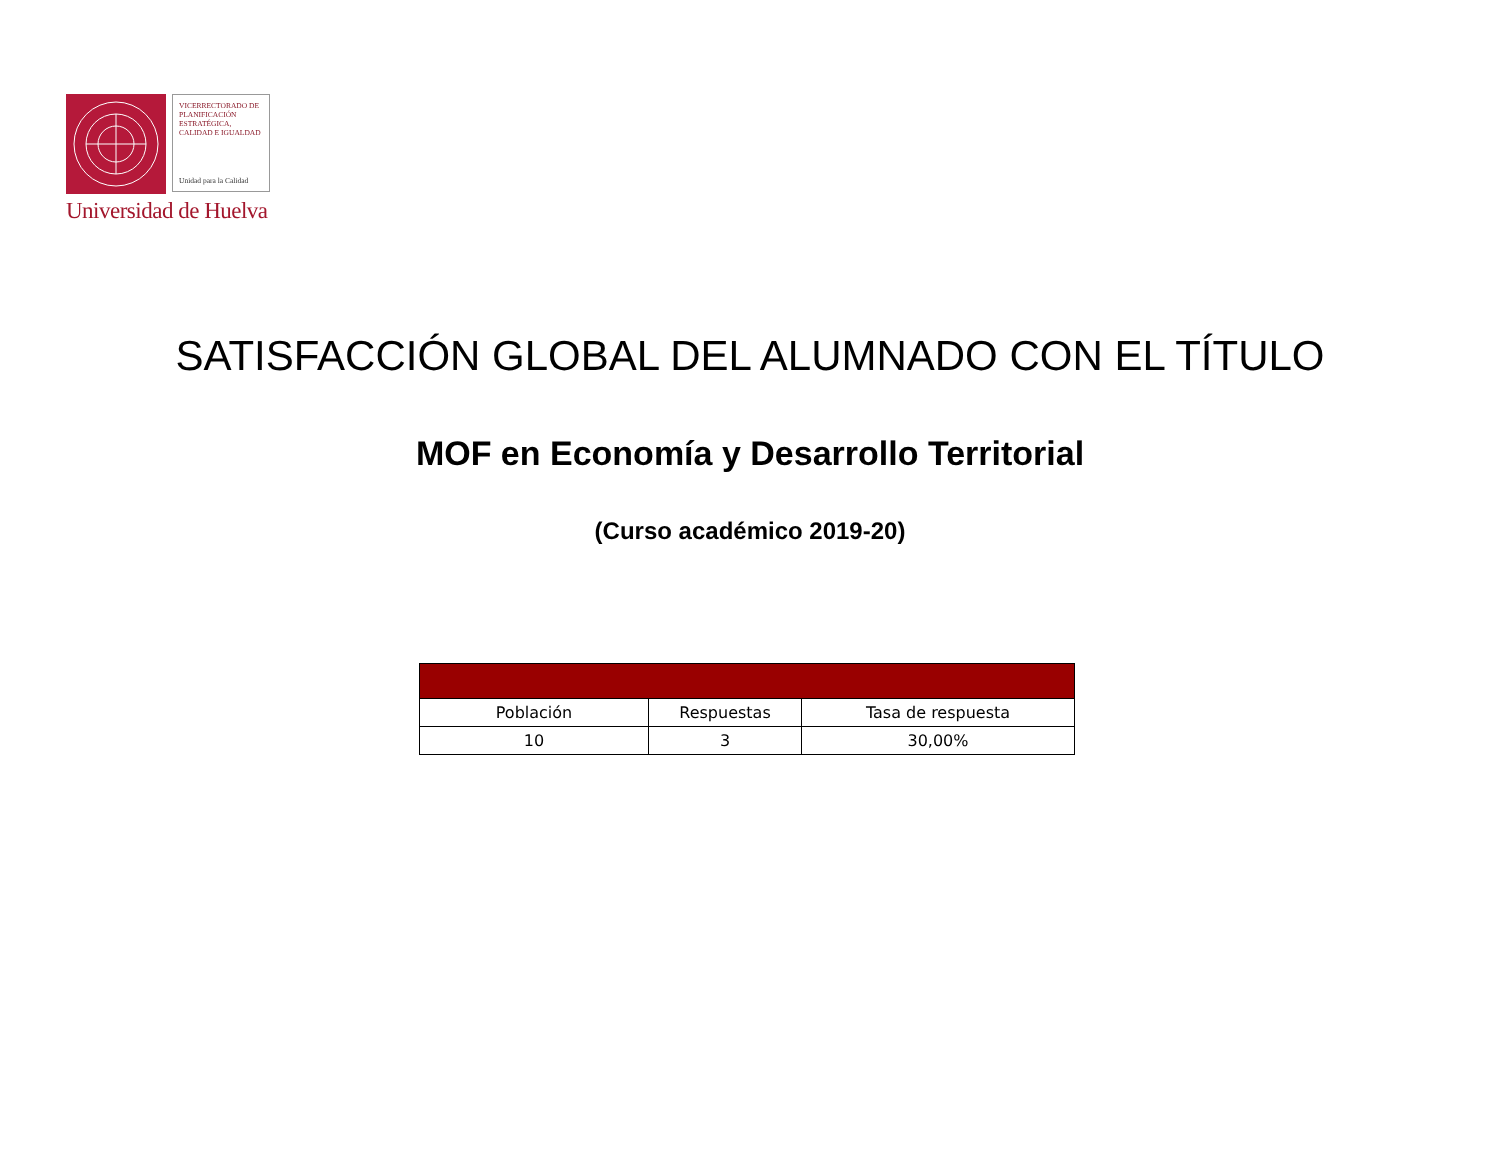VICERRECTORADO DE PLANIFICACIÓN ESTRATÉGICA, CALIDAD E IGUALDAD
Unidad para la Calidad
Universidad de Huelva
SATISFACCIÓN GLOBAL DEL ALUMNADO CON EL TÍTULO
MOF en Economía y Desarrollo Territorial
(Curso académico 2019-20)
| Población | Respuestas | Tasa de respuesta |
| --- | --- | --- |
| 10 | 3 | 30,00% |